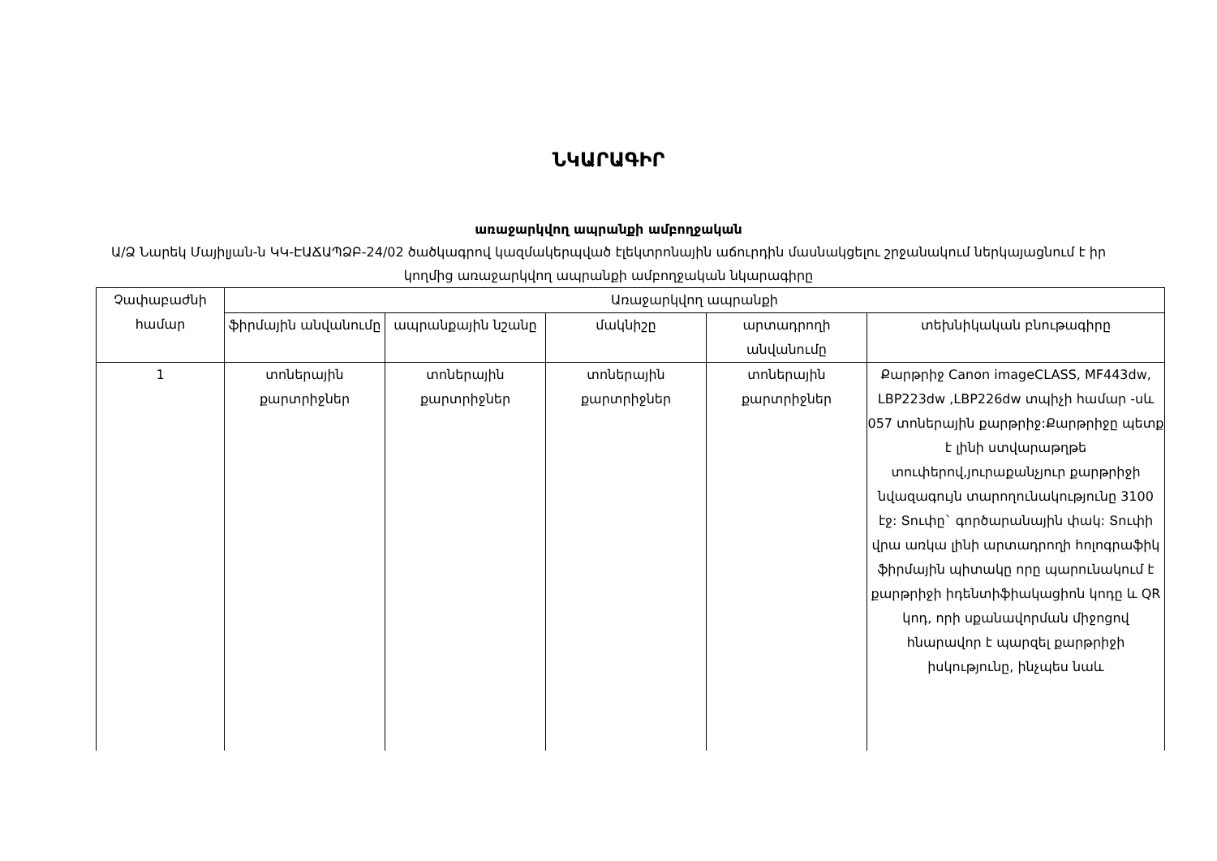ՆԿԱՐԱԳԻՐ
առաջարկվող ապրանքի ամբողջական
Ա/Ձ Նարեկ Մայիլյան-ն ԿԿ-ԷԱՃԱՊՁԲ-24/02 ծածկագրով կազմակերպված էլեկտրոնային աճուրդին մասնակցելու շրջանակում ներկայացնում է իր կողմից առաջարկվող ապրանքի ամբողջական նկարագիրը
| Չափաբաժնի համար | Առաջարկվող ապրանքի | | | | |
| --- | --- | --- | --- | --- | --- |
| | ֆիրմային անվանումը | ապրանքային նշանը | մակնիշը | արտադրողի անվանումը | տեխնիկական բնութագիրը |
| 1 | տոներային քարտրիջներ | տոներային քարտրիջներ | տոներային քարտրիջներ | տոներային քարտրիջներ | Քարթրիջ Canon imageCLASS, MF443dw, LBP223dw ,LBP226dw տպիչի համար -սև 057 տոներային քարթրիջ:Քարթրիջը պետք է լինի ստվարաթղթե տուփերով,յուրաքանչյուր քարթրիջի նվազագույն տարողունակությունը 3100 էջ: Տուփը` գործարանային փակ: Տուփի վրա առկա լինի արտադրողի հոլոգրաֆիկ ֆիրմային պիտակը որը պարունակում է քարթրիջի իդենտիֆիակացիոն կոդը և QR կոդ, որի սքանավորման միջոցով հնարավոր է պարզել քարթրիջի իսկությունը, ինչպես նաև |